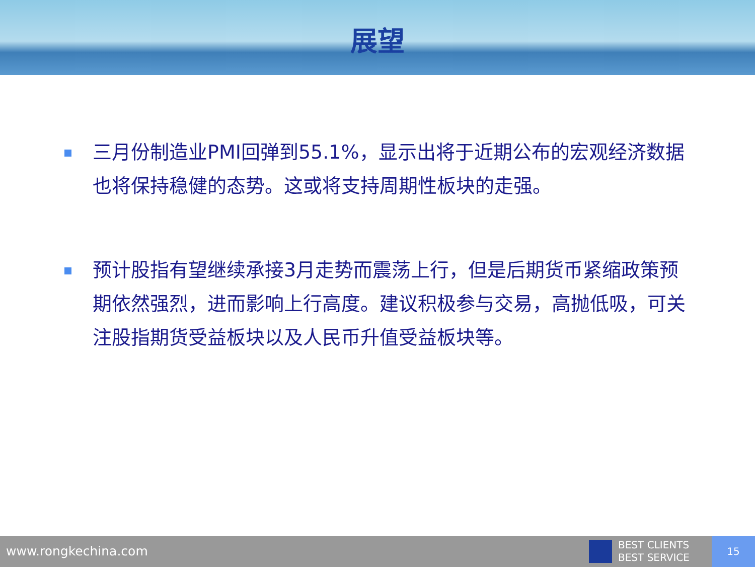展望
三月份制造业PMI回弹到55.1%，显示出将于近期公布的宏观经济数据也将保持稳健的态势。这或将支持周期性板块的走强。
预计股指有望继续承接3月走势而震荡上行，但是后期货币紧缩政策预期依然强烈，进而影响上行高度。建议积极参与交易，高抛低吸，可关注股指期货受益板块以及人民币升值受益板块等。
www.rongkechina.com
BEST CLIENTS
BEST SERVICE
15